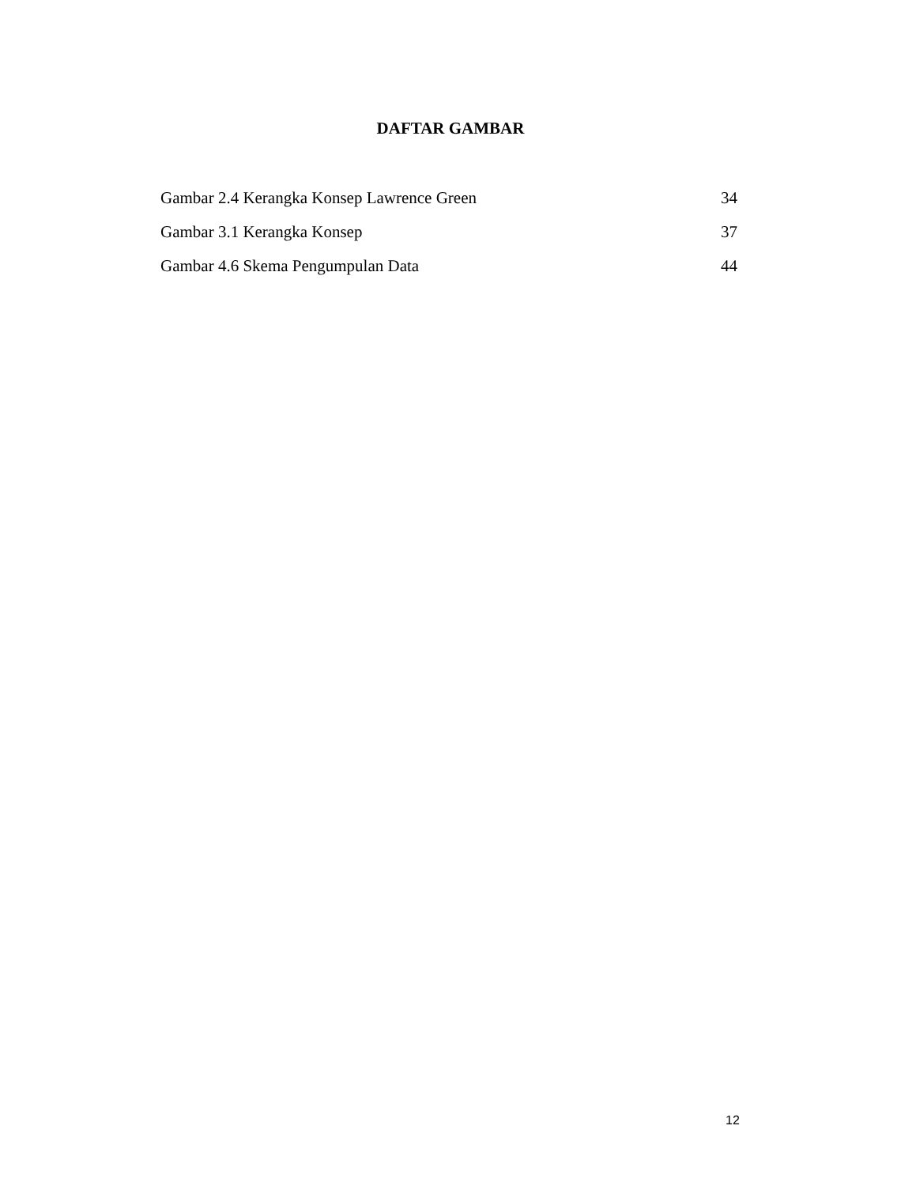DAFTAR GAMBAR
Gambar 2.4 Kerangka Konsep Lawrence Green 34
Gambar 3.1 Kerangka Konsep 37
Gambar 4.6 Skema Pengumpulan Data 44
12